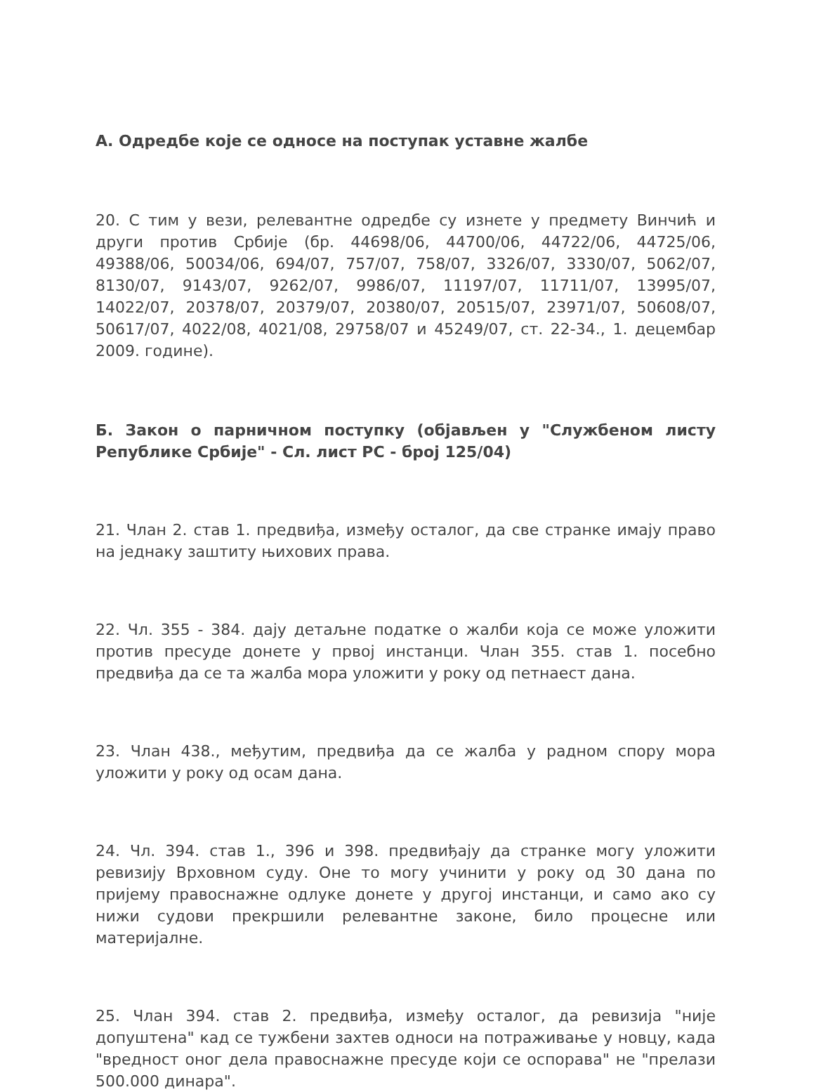А. Одредбе које се односе на поступак уставне жалбе
20. С тим у вези, релевантне одредбе су изнете у предмету Винчић и други против Србије (бр. 44698/06, 44700/06, 44722/06, 44725/06, 49388/06, 50034/06, 694/07, 757/07, 758/07, 3326/07, 3330/07, 5062/07, 8130/07, 9143/07, 9262/07, 9986/07, 11197/07, 11711/07, 13995/07, 14022/07, 20378/07, 20379/07, 20380/07, 20515/07, 23971/07, 50608/07, 50617/07, 4022/08, 4021/08, 29758/07 и 45249/07, ст. 22-34., 1. децембар 2009. године).
Б. Закон о парничном поступку (објављен у "Службеном листу Републике Србије" - Сл. лист РС - број 125/04)
21. Члан 2. став 1. предвиђа, између осталог, да све странке имају право на једнаку заштиту њихових права.
22. Чл. 355 - 384. дају детаљне податке о жалби која се може уложити против пресуде донете у првој инстанци. Члан 355. став 1. посебно предвиђа да се та жалба мора уложити у року од петнаест дана.
23. Члан 438., међутим, предвиђа да се жалба у радном спору мора уложити у року од осам дана.
24. Чл. 394. став 1., 396 и 398. предвиђају да странке могу уложити ревизију Врховном суду. Оне то могу учинити у року од 30 дана по пријему правоснажне одлуке донете у другој инстанци, и само ако су нижи судови прекршили релевантне законе, било процесне или материјалне.
25. Члан 394. став 2. предвиђа, између осталог, да ревизија "није допуштена" кад се тужбени захтев односи на потраживање у новцу, када "вредност оног дела правоснажне пресуде који се оспорава" не "прелази 500.000 динара".